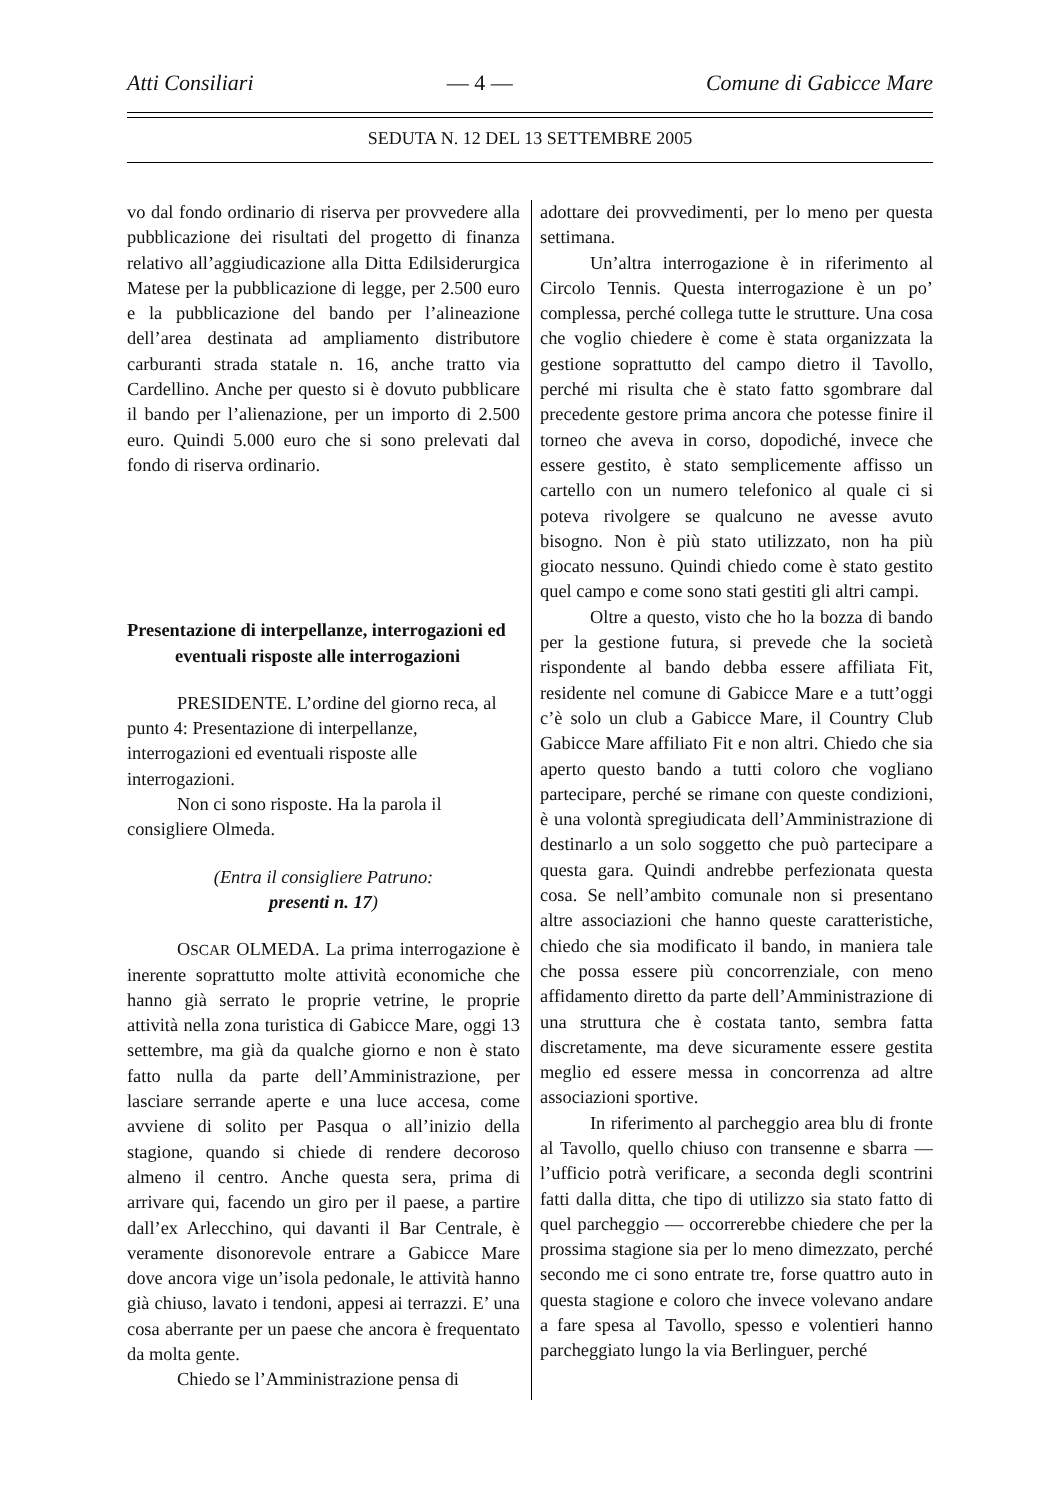Atti Consiliari — 4 — Comune di Gabicce Mare
SEDUTA N. 12 DEL 13 SETTEMBRE 2005
vo dal fondo ordinario di riserva per provvedere alla pubblicazione dei risultati del progetto di finanza relativo all’aggiudicazione alla Ditta Edilsiderurgica Matese per la pubblicazione di legge, per 2.500 euro e la pubblicazione del bando per l’alineazione dell’area destinata ad ampliamento distributore carburanti strada statale n. 16, anche tratto via Cardellino. Anche per questo si è dovuto pubblicare il bando per l’alienazione, per un importo di 2.500 euro. Quindi 5.000 euro che si sono prelevati dal fondo di riserva ordinario.
Presentazione di interpellanze, interrogazioni ed eventuali risposte alle interrogazioni
PRESIDENTE. L’ordine del giorno reca, al punto 4: Presentazione di interpellanze, interrogazioni ed eventuali risposte alle interrogazioni.
Non ci sono risposte. Ha la parola il consigliere Olmeda.
(Entra il consigliere Patruno:
presenti n. 17)
OSCAR OLMEDA. La prima interrogazione è inerente soprattutto molte attività economiche che hanno già serrato le proprie vetrine, le proprie attività nella zona turistica di Gabicce Mare, oggi 13 settembre, ma già da qualche giorno e non è stato fatto nulla da parte dell’Amministrazione, per lasciare serrande aperte e una luce accesa, come avviene di solito per Pasqua o all’inizio della stagione, quando si chiede di rendere decoroso almeno il centro. Anche questa sera, prima di arrivare qui, facendo un giro per il paese, a partire dall’ex Arlecchino, qui davanti il Bar Centrale, è veramente disonorevole entrare a Gabicce Mare dove ancora vige un’isola pedonale, le attività hanno già chiuso, lavato i tendoni, appesi ai terrazzi. E’ una cosa aberrante per un paese che ancora è frequentato da molta gente.
Chiedo se l’Amministrazione pensa di
adottare dei provvedimenti, per lo meno per questa settimana.
Un’altra interrogazione è in riferimento al Circolo Tennis. Questa interrogazione è un po’ complessa, perché collega tutte le strutture. Una cosa che voglio chiedere è come è stata organizzata la gestione soprattutto del campo dietro il Tavollo, perché mi risulta che è stato fatto sgombrare dal precedente gestore prima ancora che potesse finire il torneo che aveva in corso, dopodiché, invece che essere gestito, è stato semplicemente affisso un cartello con un numero telefonico al quale ci si poteva rivolgere se qualcuno ne avesse avuto bisogno. Non è più stato utilizzato, non ha più giocato nessuno. Quindi chiedo come è stato gestito quel campo e come sono stati gestiti gli altri campi.
Oltre a questo, visto che ho la bozza di bando per la gestione futura, si prevede che la società rispondente al bando debba essere affiliata Fit, residente nel comune di Gabicce Mare e a tutt’oggi c’è solo un club a Gabicce Mare, il Country Club Gabicce Mare affiliato Fit e non altri. Chiedo che sia aperto questo bando a tutti coloro che vogliano partecipare, perché se rimane con queste condizioni, è una volontà spregiudicata dell’Amministrazione di destinarlo a un solo soggetto che può partecipare a questa gara. Quindi andrebbe perfezionata questa cosa. Se nell’ambito comunale non si presentano altre associazioni che hanno queste caratteristiche, chiedo che sia modificato il bando, in maniera tale che possa essere più concorrenziale, con meno affidamento diretto da parte dell’Amministrazione di una struttura che è costata tanto, sembra fatta discretamente, ma deve sicuramente essere gestita meglio ed essere messa in concorrenza ad altre associazioni sportive.
In riferimento al parcheggio area blu di fronte al Tavollo, quello chiuso con transenne e sbarra — l’ufficio potrà verificare, a seconda degli scontrini fatti dalla ditta, che tipo di utilizzo sia stato fatto di quel parcheggio — occorrerebbe chiedere che per la prossima stagione sia per lo meno dimezzato, perché secondo me ci sono entrate tre, forse quattro auto in questa stagione e coloro che invece volevano andare a fare spesa al Tavollo, spesso e volentieri hanno parcheggiato lungo la via Berlinguer, perché